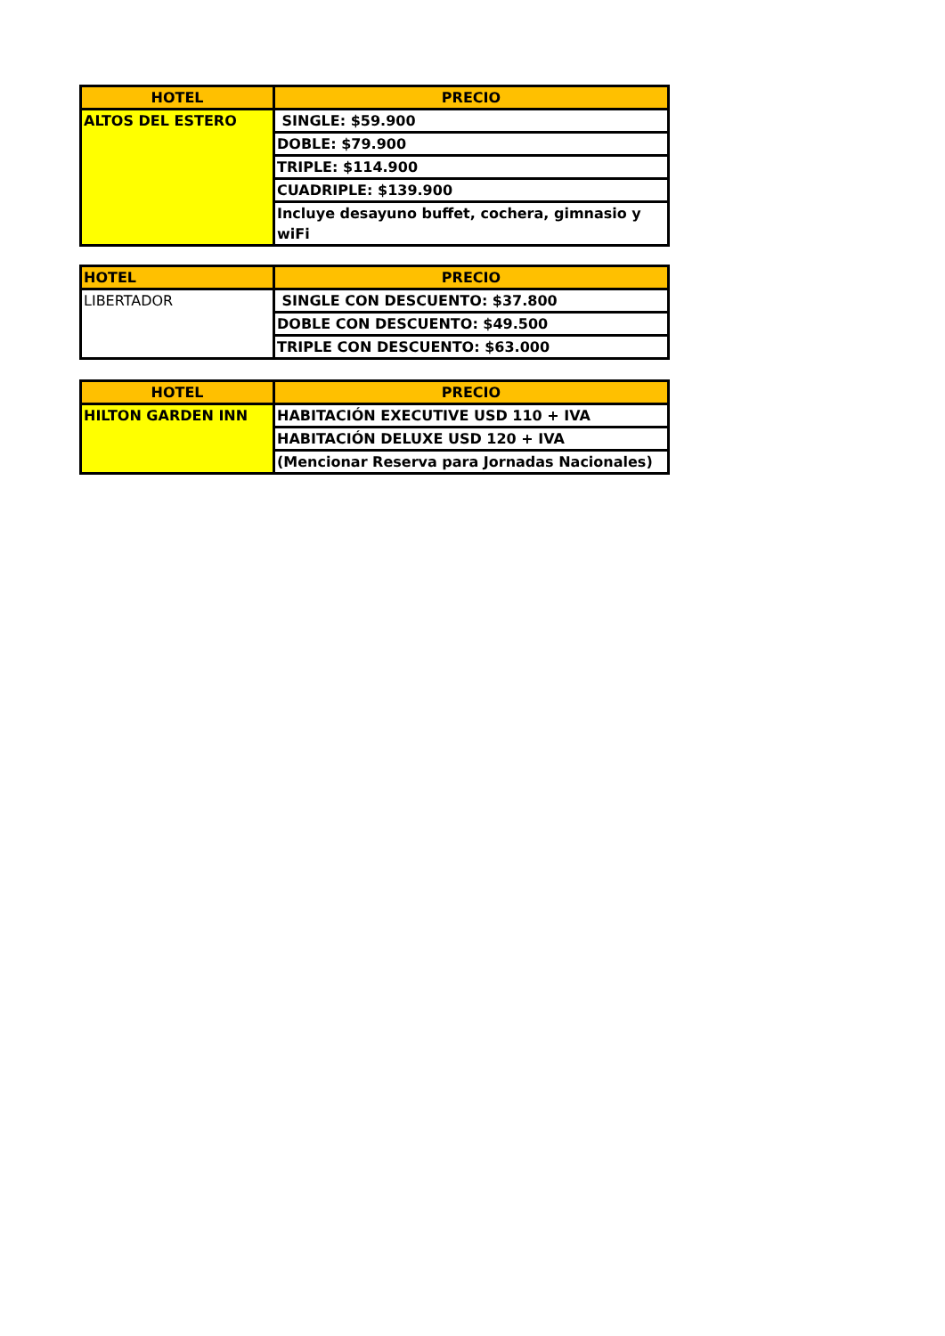| HOTEL | PRECIO |
| --- | --- |
| ALTOS DEL ESTERO | SINGLE: $59.900 |
| | DOBLE: $79.900 |
| | TRIPLE: $114.900 |
| | CUADRIPLE: $139.900 |
| | Incluye desayuno buffet, cochera, gimnasio y wiFi |
| HOTEL | PRECIO |
| --- | --- |
| LIBERTADOR | SINGLE CON DESCUENTO: $37.800 |
| | DOBLE CON DESCUENTO: $49.500 |
| | TRIPLE CON DESCUENTO: $63.000 |
| HOTEL | PRECIO |
| --- | --- |
| HILTON GARDEN INN | HABITACIÓN EXECUTIVE USD 110 + IVA |
| | HABITACIÓN DELUXE USD 120 + IVA |
| | (Mencionar Reserva para Jornadas Nacionales) |